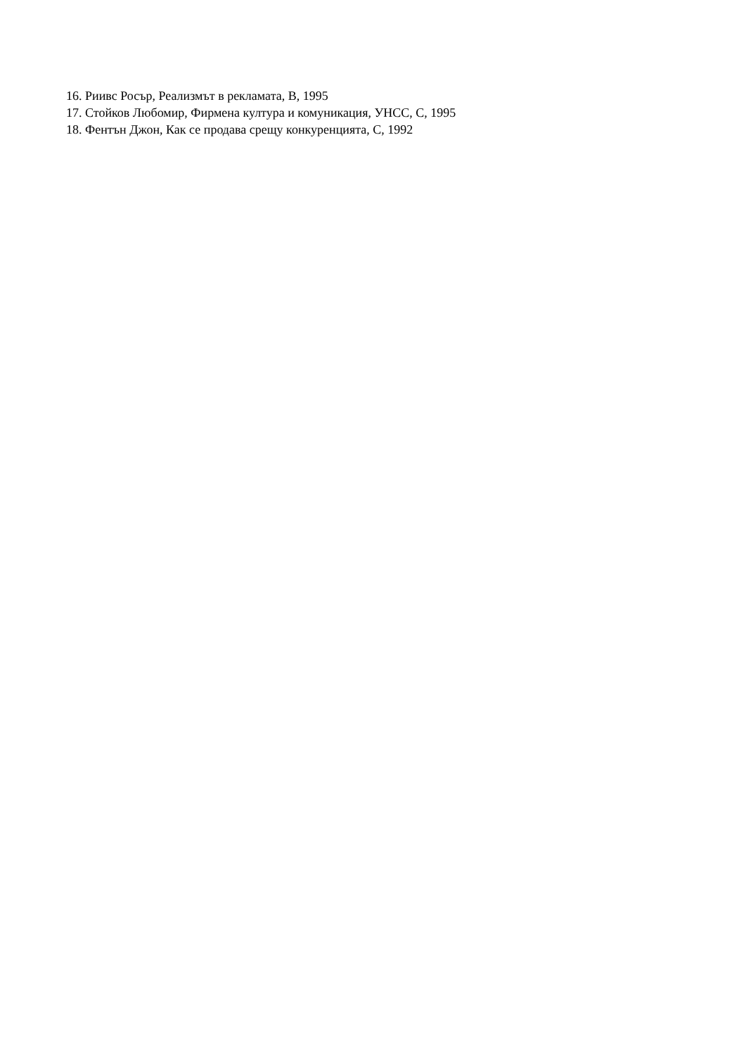16. Риивс Росър, Реализмът в рекламата, В, 1995
17. Стойков Любомир, Фирмена култура и комуникация, УНСС, С, 1995
18. Фентън Джон, Как се продава срещу конкуренцията, С, 1992